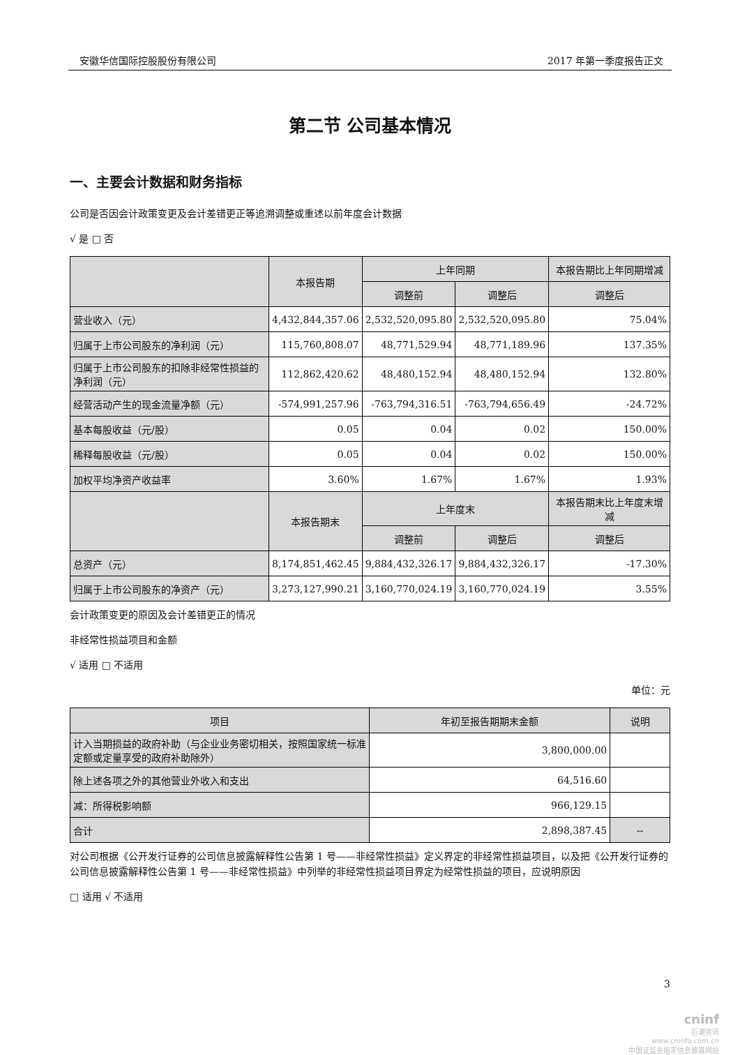安徽华信国际控股股份有限公司 2017 年第一季度报告正文
第二节 公司基本情况
一、主要会计数据和财务指标
公司是否因会计政策变更及会计差错更正等追溯调整或重述以前年度会计数据
√ 是 □ 否
| | 本报告期 | 上年同期 | | 本报告期比上年同期增减 |
| --- | --- | --- | --- | --- |
| | | 调整前 | 调整后 | 调整后 |
| 营业收入（元） | 4,432,844,357.06 | 2,532,520,095.80 | 2,532,520,095.80 | 75.04% |
| 归属于上市公司股东的净利润（元） | 115,760,808.07 | 48,771,529.94 | 48,771,189.96 | 137.35% |
| 归属于上市公司股东的扣除非经常性损益的净利润（元） | 112,862,420.62 | 48,480,152.94 | 48,480,152.94 | 132.80% |
| 经营活动产生的现金流量净额（元） | -574,991,257.96 | -763,794,316.51 | -763,794,656.49 | -24.72% |
| 基本每股收益（元/股） | 0.05 | 0.04 | 0.02 | 150.00% |
| 稀释每股收益（元/股） | 0.05 | 0.04 | 0.02 | 150.00% |
| 加权平均净资产收益率 | 3.60% | 1.67% | 1.67% | 1.93% |
| | 本报告期末 | 上年度末 | | 本报告期末比上年度末增减 |
| | | 调整前 | 调整后 | 调整后 |
| 总资产（元） | 8,174,851,462.45 | 9,884,432,326.17 | 9,884,432,326.17 | -17.30% |
| 归属于上市公司股东的净资产（元） | 3,273,127,990.21 | 3,160,770,024.19 | 3,160,770,024.19 | 3.55% |
会计政策变更的原因及会计差错更正的情况
非经常性损益项目和金额
√ 适用 □ 不适用
单位：元
| 项目 | 年初至报告期期末金额 | 说明 |
| --- | --- | --- |
| 计入当期损益的政府补助（与企业业务密切相关，按照国家统一标准定额或定量享受的政府补助除外） | 3,800,000.00 | |
| 除上述各项之外的其他营业外收入和支出 | 64,516.60 | |
| 减：所得税影响额 | 966,129.15 | |
| 合计 | 2,898,387.45 | -- |
对公司根据《公开发行证券的公司信息披露解释性公告第 1 号——非经常性损益》定义界定的非经常性损益项目，以及把《公开发行证券的公司信息披露解释性公告第 1 号——非经常性损益》中列举的非经常性损益项目界定为经常性损益的项目，应说明原因
□ 适用 √ 不适用
3
cninf
巨潮资讯
www.cninfo.com.cn
中国证监会指定信息披露网站